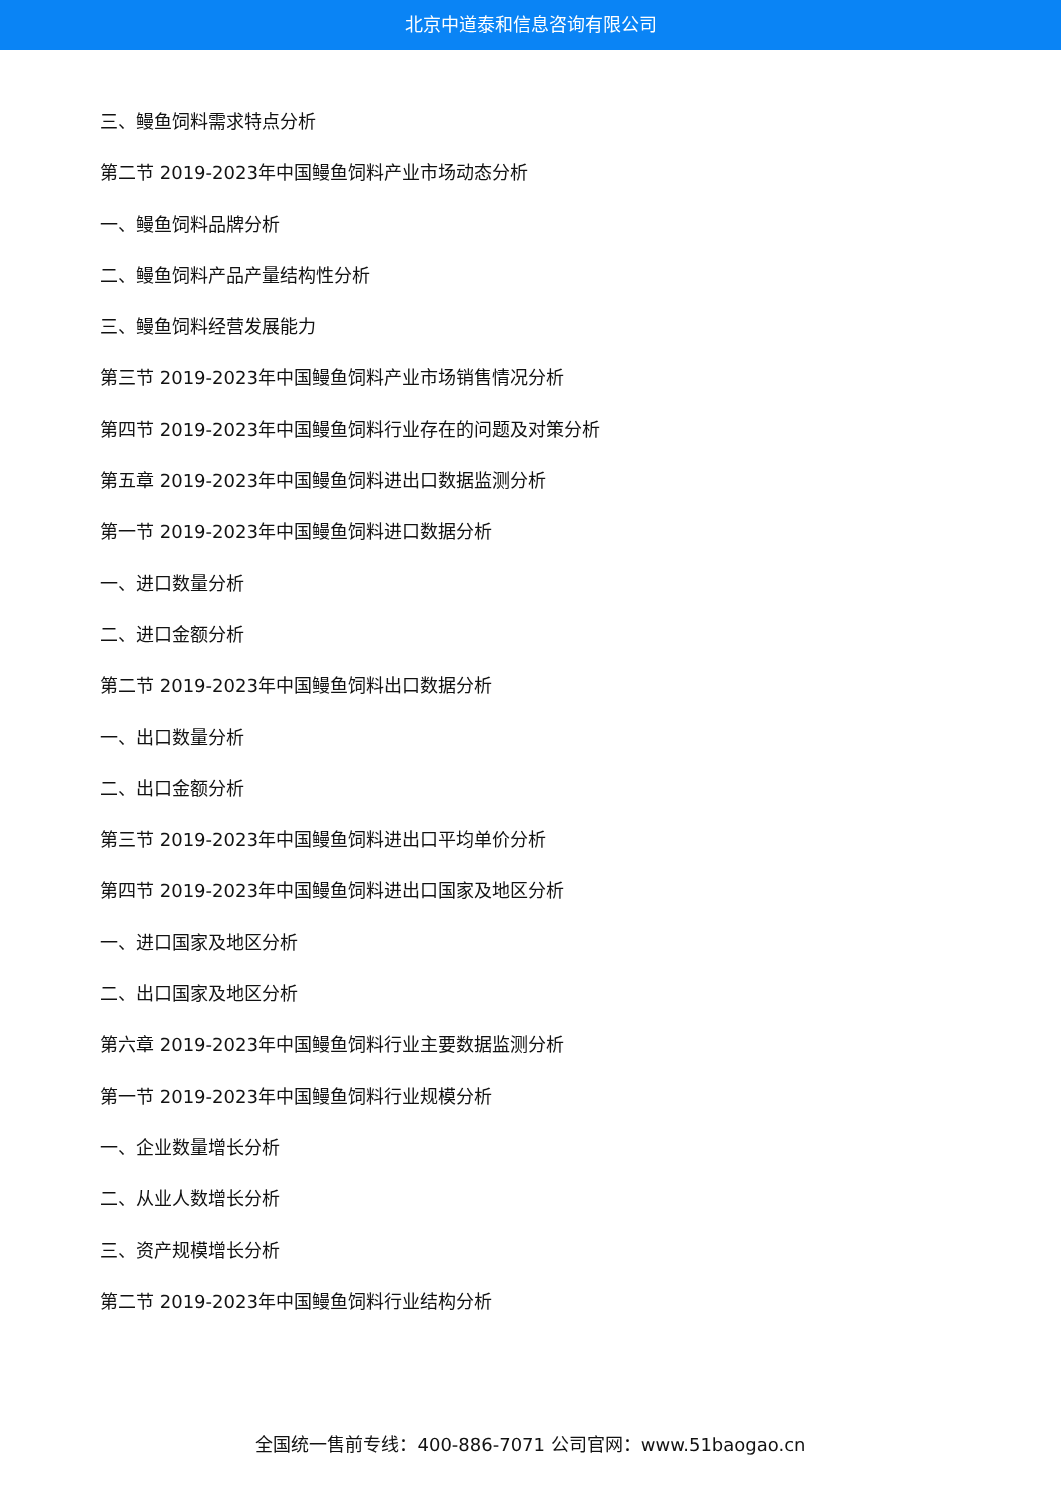北京中道泰和信息咨询有限公司
三、鳗鱼饲料需求特点分析
第二节 2019-2023年中国鳗鱼饲料产业市场动态分析
一、鳗鱼饲料品牌分析
二、鳗鱼饲料产品产量结构性分析
三、鳗鱼饲料经营发展能力
第三节 2019-2023年中国鳗鱼饲料产业市场销售情况分析
第四节 2019-2023年中国鳗鱼饲料行业存在的问题及对策分析
第五章 2019-2023年中国鳗鱼饲料进出口数据监测分析
第一节 2019-2023年中国鳗鱼饲料进口数据分析
一、进口数量分析
二、进口金额分析
第二节 2019-2023年中国鳗鱼饲料出口数据分析
一、出口数量分析
二、出口金额分析
第三节 2019-2023年中国鳗鱼饲料进出口平均单价分析
第四节 2019-2023年中国鳗鱼饲料进出口国家及地区分析
一、进口国家及地区分析
二、出口国家及地区分析
第六章 2019-2023年中国鳗鱼饲料行业主要数据监测分析
第一节 2019-2023年中国鳗鱼饲料行业规模分析
一、企业数量增长分析
二、从业人数增长分析
三、资产规模增长分析
第二节 2019-2023年中国鳗鱼饲料行业结构分析
全国统一售前专线：400-886-7071 公司官网：www.51baogao.cn